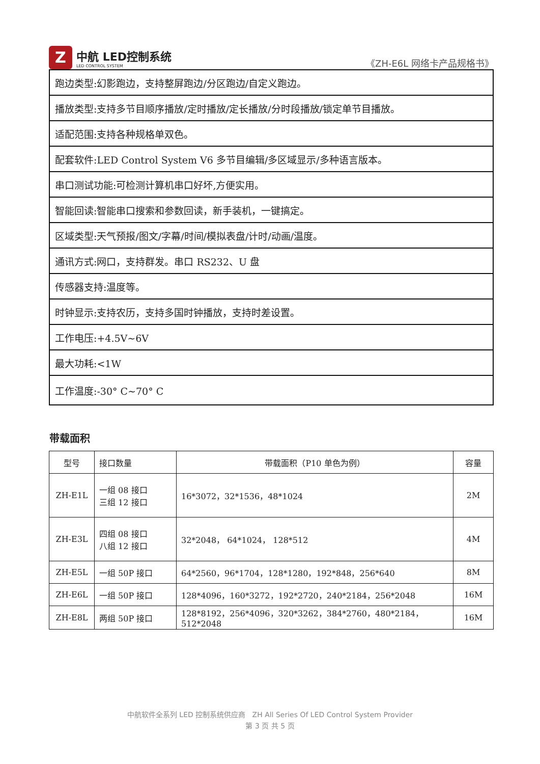Z
中航 LED控制系统
LED CONTROL SYSTEM
《ZH-E6L 网络卡产品规格书》
| 跑边类型:幻影跑边，支持整屏跑边/分区跑边/自定义跑边。 |
| 播放类型:支持多节目顺序播放/定时播放/定长播放/分时段播放/锁定单节目播放。 |
| 适配范围:支持各种规格单双色。 |
| 配套软件:LED Control System V6 多节目编辑/多区域显示/多种语言版本。 |
| 串口测试功能:可检测计算机串口好坏,方便实用。 |
| 智能回读:智能串口搜索和参数回读，新手装机，一键搞定。 |
| 区域类型:天气预报/图文/字幕/时间/模拟表盘/计时/动画/温度。 |
| 通讯方式:网口，支持群发。串口 RS232、U 盘 |
| 传感器支持:温度等。 |
| 时钟显示:支持农历，支持多国时钟播放，支持时差设置。 |
| 工作电压:+4.5V~6V |
| 最大功耗:<1W |
| 工作温度:-30° C~70° C |
带载面积
| 型号 | 接口数量 | 带载面积（P10 单色为例） | 容量 |
| --- | --- | --- | --- |
| ZH-E1L | 一组 08 接口 三组 12 接口 | 16*3072，32*1536，48*1024 | 2M |
| ZH-E3L | 四组 08 接口 八组 12 接口 | 32*2048， 64*1024， 128*512 | 4M |
| ZH-E5L | 一组 50P 接口 | 64*2560，96*1704，128*1280，192*848，256*640 | 8M |
| ZH-E6L | 一组 50P 接口 | 128*4096，160*3272，192*2720，240*2184，256*2048 | 16M |
| ZH-E8L | 两组 50P 接口 | 128*8192，256*4096，320*3262，384*2760，480*2184，512*2048 | 16M |
中航软件全系列 LED 控制系统供应商 ZH All Series Of LED Control System Provider
第 3 页 共 5 页